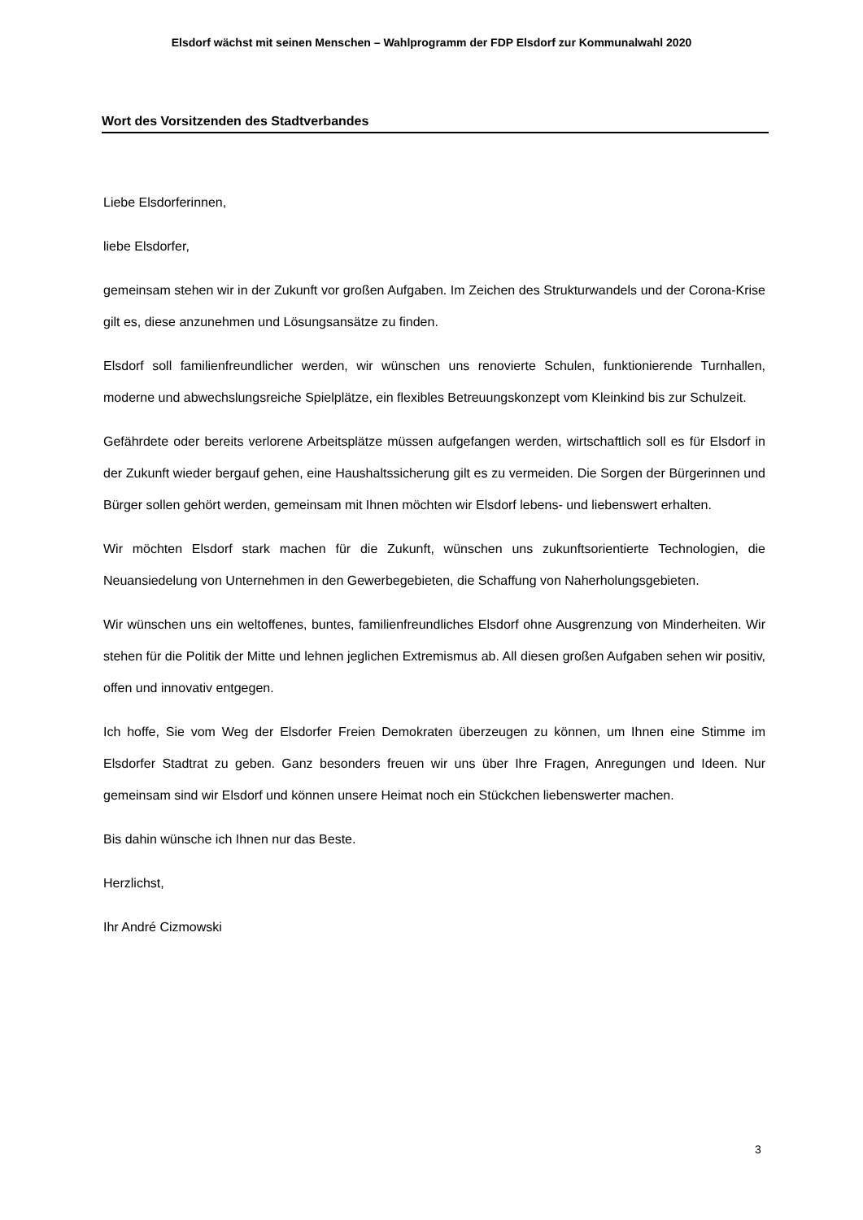Elsdorf wächst mit seinen Menschen – Wahlprogramm der FDP Elsdorf zur Kommunalwahl 2020
Wort des Vorsitzenden des Stadtverbandes
Liebe Elsdorferinnen,
liebe Elsdorfer,
gemeinsam stehen wir in der Zukunft vor großen Aufgaben. Im Zeichen des Strukturwandels und der Corona-Krise gilt es, diese anzunehmen und Lösungsansätze zu finden.
Elsdorf soll familienfreundlicher werden, wir wünschen uns renovierte Schulen, funktionierende Turnhallen, moderne und abwechslungsreiche Spielplätze, ein flexibles Betreuungskonzept vom Kleinkind bis zur Schulzeit.
Gefährdete oder bereits verlorene Arbeitsplätze müssen aufgefangen werden, wirtschaftlich soll es für Elsdorf in der Zukunft wieder bergauf gehen, eine Haushaltssicherung gilt es zu vermeiden. Die Sorgen der Bürgerinnen und Bürger sollen gehört werden, gemeinsam mit Ihnen möchten wir Elsdorf lebens- und liebenswert erhalten.
Wir möchten Elsdorf stark machen für die Zukunft, wünschen uns zukunftsorientierte Technologien, die Neuansiedelung von Unternehmen in den Gewerbegebieten, die Schaffung von Naherholungsgebieten.
Wir wünschen uns ein weltoffenes, buntes, familienfreundliches Elsdorf ohne Ausgrenzung von Minderheiten. Wir stehen für die Politik der Mitte und lehnen jeglichen Extremismus ab. All diesen großen Aufgaben sehen wir positiv, offen und innovativ entgegen.
Ich hoffe, Sie vom Weg der Elsdorfer Freien Demokraten überzeugen zu können, um Ihnen eine Stimme im Elsdorfer Stadtrat zu geben. Ganz besonders freuen wir uns über Ihre Fragen, Anregungen und Ideen. Nur gemeinsam sind wir Elsdorf und können unsere Heimat noch ein Stückchen liebenswerter machen.
Bis dahin wünsche ich Ihnen nur das Beste.
Herzlichst,
Ihr André Cizmowski
3